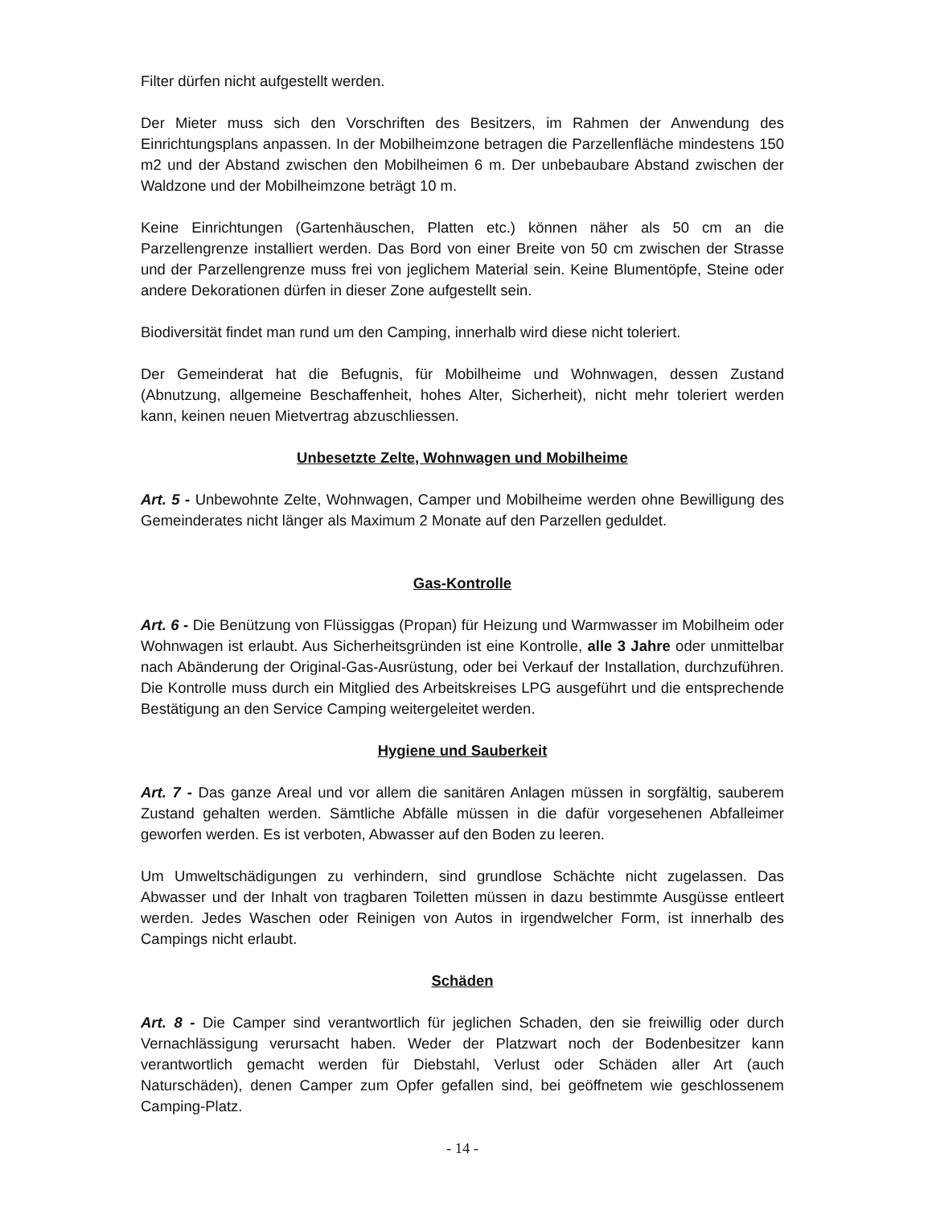Filter dürfen nicht aufgestellt werden.
Der Mieter muss sich den Vorschriften des Besitzers, im Rahmen der Anwendung des Einrichtungsplans anpassen. In der Mobilheimzone betragen die Parzellenfläche mindestens 150 m2 und der Abstand zwischen den Mobilheimen 6 m. Der unbebaubare Abstand zwischen der Waldzone und der Mobilheimzone beträgt 10 m.
Keine Einrichtungen (Gartenhäuschen, Platten etc.) können näher als 50 cm an die Parzellengrenze installiert werden. Das Bord von einer Breite von 50 cm zwischen der Strasse und der Parzellengrenze muss frei von jeglichem Material sein. Keine Blumentöpfe, Steine oder andere Dekorationen dürfen in dieser Zone aufgestellt sein.
Biodiversität findet man rund um den Camping, innerhalb wird diese nicht toleriert.
Der Gemeinderat hat die Befugnis, für Mobilheime und Wohnwagen, dessen Zustand (Abnutzung, allgemeine Beschaffenheit, hohes Alter, Sicherheit), nicht mehr toleriert werden kann, keinen neuen Mietvertrag abzuschliessen.
Unbesetzte Zelte, Wohnwagen und Mobilheime
Art. 5 - Unbewohnte Zelte, Wohnwagen, Camper und Mobilheime werden ohne Bewilligung des Gemeinderates nicht länger als Maximum 2 Monate auf den Parzellen geduldet.
Gas-Kontrolle
Art. 6 - Die Benützung von Flüssiggas (Propan) für Heizung und Warmwasser im Mobilheim oder Wohnwagen ist erlaubt. Aus Sicherheitsgründen ist eine Kontrolle, alle 3 Jahre oder unmittelbar nach Abänderung der Original-Gas-Ausrüstung, oder bei Verkauf der Installation, durchzuführen. Die Kontrolle muss durch ein Mitglied des Arbeitskreises LPG ausgeführt und die entsprechende Bestätigung an den Service Camping weitergeleitet werden.
Hygiene und Sauberkeit
Art. 7 - Das ganze Areal und vor allem die sanitären Anlagen müssen in sorgfältig, sauberem Zustand gehalten werden. Sämtliche Abfälle müssen in die dafür vorgesehenen Abfalleimer geworfen werden. Es ist verboten, Abwasser auf den Boden zu leeren.
Um Umweltschädigungen zu verhindern, sind grundlose Schächte nicht zugelassen. Das Abwasser und der Inhalt von tragbaren Toiletten müssen in dazu bestimmte Ausgüsse entleert werden. Jedes Waschen oder Reinigen von Autos in irgendwelcher Form, ist innerhalb des Campings nicht erlaubt.
Schäden
Art. 8 - Die Camper sind verantwortlich für jeglichen Schaden, den sie freiwillig oder durch Vernachlässigung verursacht haben. Weder der Platzwart noch der Bodenbesitzer kann verantwortlich gemacht werden für Diebstahl, Verlust oder Schäden aller Art (auch Naturschäden), denen Camper zum Opfer gefallen sind, bei geöffnetem wie geschlossenem Camping-Platz.
- 14 -